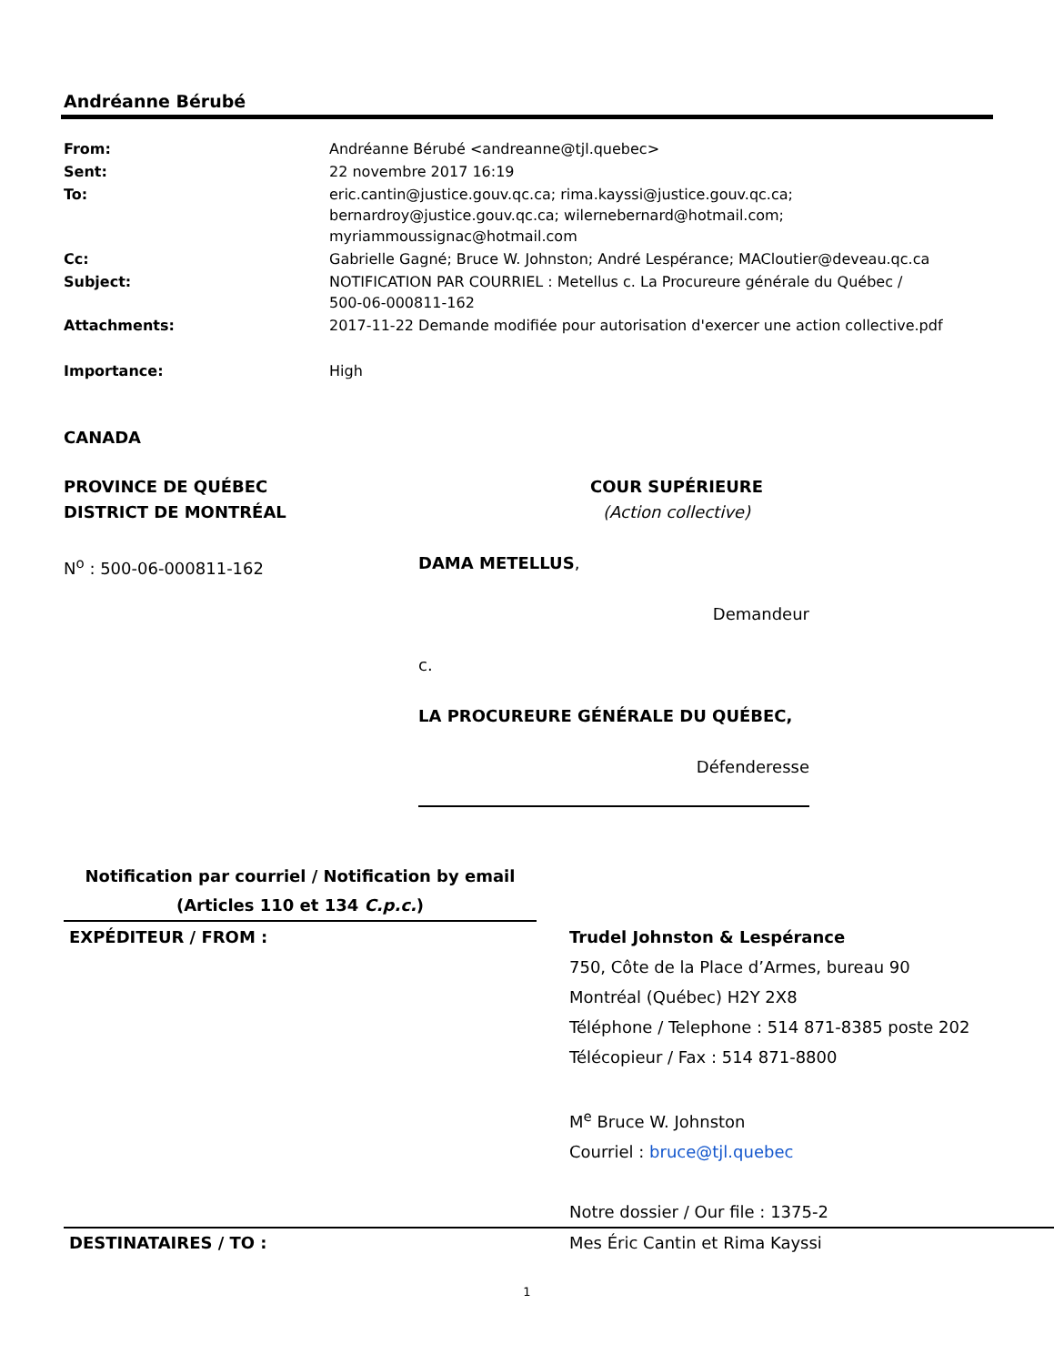Andréanne Bérubé
| From: | Andréanne Bérubé <andreanne@tjl.quebec> |
| Sent: | 22 novembre 2017 16:19 |
| To: | eric.cantin@justice.gouv.qc.ca; rima.kayssi@justice.gouv.qc.ca; bernardroy@justice.gouv.qc.ca; wilernebernard@hotmail.com; myriammoussignac@hotmail.com |
| Cc: | Gabrielle Gagné; Bruce W. Johnston; André Lespérance; MACloutier@deveau.qc.ca |
| Subject: | NOTIFICATION PAR COURRIEL : Metellus c. La Procureure générale du Québec / 500-06-000811-162 |
| Attachments: | 2017-11-22 Demande modifiée pour autorisation d'exercer une action collective.pdf |
| Importance: | High |
CANADA
PROVINCE DE QUÉBEC
DISTRICT DE MONTRÉAL
COUR SUPÉRIEURE
(Action collective)
N<sup>o</sup> : 500-06-000811-162 DAMA METELLUS,
Demandeur
c.
LA PROCUREURE GÉNÉRALE DU QUÉBEC,
Défenderesse
Notification par courriel / Notification by email
(Articles 110 et 134 C.p.c.)
EXPÉDITEUR / FROM : Trudel Johnston & Lespérance
750, Côte de la Place d’Armes, bureau 90
Montréal (Québec) H2Y 2X8
Téléphone / Telephone : 514 871-8385 poste 202
Télécopieur / Fax : 514 871-8800
M<sup>e</sup> Bruce W. Johnston
Courriel : bruce@tjl.quebec
Notre dossier / Our file : 1375-2
DESTINATAIRES / TO : Mes Éric Cantin et Rima Kayssi
1